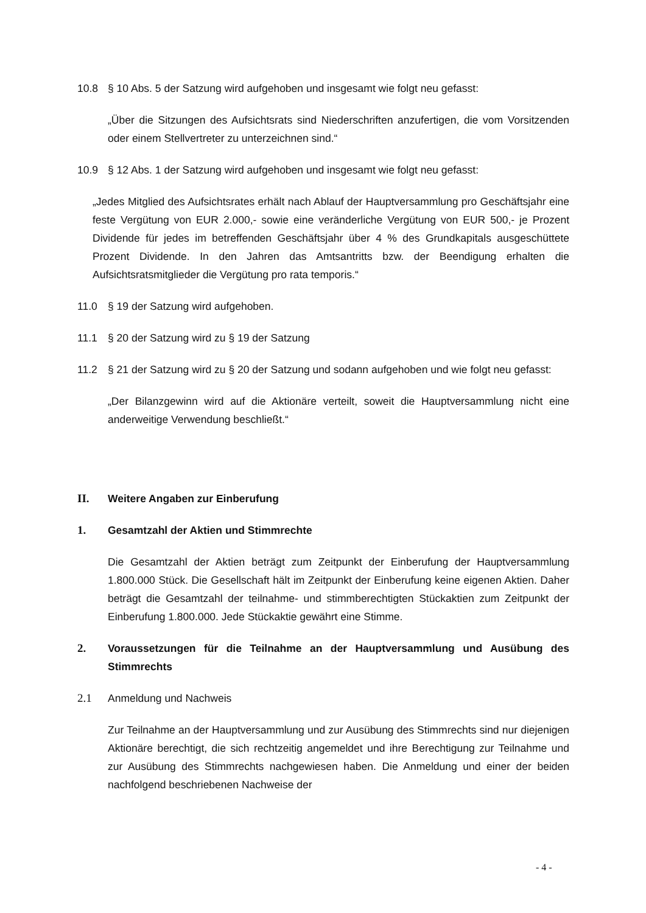10.8 § 10 Abs. 5 der Satzung wird aufgehoben und insgesamt wie folgt neu gefasst:
„Über die Sitzungen des Aufsichtsrats sind Niederschriften anzufertigen, die vom Vorsitzenden oder einem Stellvertreter zu unterzeichnen sind.“
10.9 § 12 Abs. 1 der Satzung wird aufgehoben und insgesamt wie folgt neu gefasst:
„Jedes Mitglied des Aufsichtsrates erhält nach Ablauf der Hauptversammlung pro Geschäftsjahr eine feste Vergütung von EUR 2.000,- sowie eine veränderliche Vergütung von EUR 500,- je Prozent Dividende für jedes im betreffenden Geschäftsjahr über 4 % des Grundkapitals ausgeschüttete Prozent Dividende. In den Jahren das Amtsantritts bzw. der Beendigung erhalten die Aufsichtsratsmitglieder die Vergütung pro rata temporis.“
11.0 § 19 der Satzung wird aufgehoben.
11.1 § 20 der Satzung wird zu § 19 der Satzung
11.2 § 21 der Satzung wird zu § 20 der Satzung und sodann aufgehoben und wie folgt neu gefasst:
„Der Bilanzgewinn wird auf die Aktionäre verteilt, soweit die Hauptversammlung nicht eine anderweitige Verwendung beschließt.“
II. Weitere Angaben zur Einberufung
1. Gesamtzahl der Aktien und Stimmrechte
Die Gesamtzahl der Aktien beträgt zum Zeitpunkt der Einberufung der Hauptversammlung 1.800.000 Stück. Die Gesellschaft hält im Zeitpunkt der Einberufung keine eigenen Aktien. Daher beträgt die Gesamtzahl der teilnahme- und stimmberechtigten Stückaktien zum Zeitpunkt der Einberufung 1.800.000. Jede Stückaktie gewährt eine Stimme.
2. Voraussetzungen für die Teilnahme an der Hauptversammlung und Ausübung des Stimmrechts
2.1 Anmeldung und Nachweis
Zur Teilnahme an der Hauptversammlung und zur Ausübung des Stimmrechts sind nur diejenigen Aktionäre berechtigt, die sich rechtzeitig angemeldet und ihre Berechtigung zur Teilnahme und zur Ausübung des Stimmrechts nachgewiesen haben. Die Anmeldung und einer der beiden nachfolgend beschriebenen Nachweise der
- 4 -